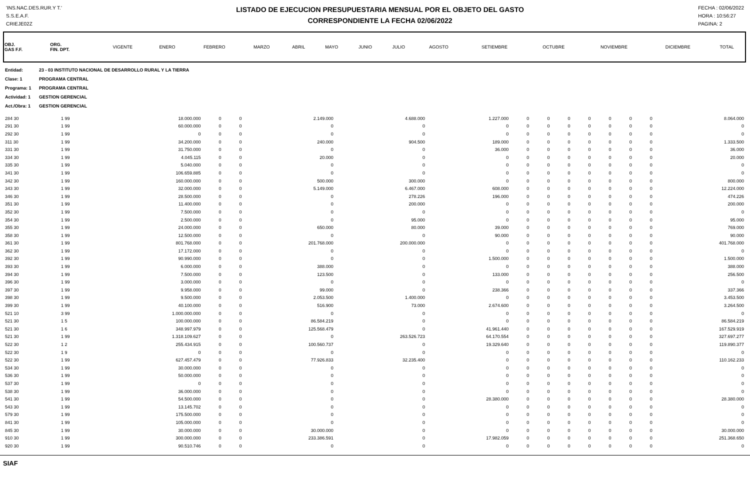'INS.NAC.DES.RUR.Y T.'
S.S.E.A.F.
CRIEJE02Z
LISTADO DE EJECUCION PRESUPUESTARIA MENSUAL POR EL OBJETO DEL GASTO
CORRESPONDIENTE LA FECHA 02/06/2022
FECHA : 02/06/2022
HORA : 10:56:27
PAGINA: 2
| OBJ. GAS F.F. | ORG. FIN. DPT. | VIGENTE | ENERO | FEBRERO | MARZO | ABRIL | MAYO | JUNIO | JULIO | AGOSTO | SETIEMBRE | OCTUBRE | NOVIEMBRE | DICIEMBRE | TOTAL |
| --- | --- | --- | --- | --- | --- | --- | --- | --- | --- | --- | --- | --- | --- | --- | --- |
| Entidad: | 23 - 03 INSTITUTO NACIONAL DE DESARROLLO RURAL Y LA TIERRA |
| Clase: 1 | PROGRAMA CENTRAL |
| Programa: 1 | PROGRAMA CENTRAL |
| Actividad: 1 | GESTION GERENCIAL |
| Act./Obra: 1 | GESTION GERENCIAL |
| 284 30 | 1 99 | 18.000.000 | 0 | 0 | 2.149.000 | 4.688.000 | 1.227.000 | 0 | 0 | 0 | 0 | 0 | 0 | 0 | 8.064.000 |
| 291 30 | 1 99 | 60.000.000 | 0 | 0 | 0 | 0 | 0 | 0 | 0 | 0 | 0 | 0 | 0 | 0 | 0 |
| 292 30 | 1 99 | 0 | 0 | 0 | 0 | 0 | 0 | 0 | 0 | 0 | 0 | 0 | 0 | 0 | 0 |
| 311 30 | 1 99 | 34.200.000 | 0 | 0 | 240.000 | 904.500 | 189.000 | 0 | 0 | 0 | 0 | 0 | 0 | 0 | 1.333.500 |
| 331 30 | 1 99 | 31.750.000 | 0 | 0 | 0 | 0 | 36.000 | 0 | 0 | 0 | 0 | 0 | 0 | 0 | 36.000 |
| 334 30 | 1 99 | 4.045.115 | 0 | 0 | 20.000 | 0 | 0 | 0 | 0 | 0 | 0 | 0 | 0 | 0 | 20.000 |
| 335 30 | 1 99 | 5.040.000 | 0 | 0 | 0 | 0 | 0 | 0 | 0 | 0 | 0 | 0 | 0 | 0 | 0 |
| 341 30 | 1 99 | 106.659.885 | 0 | 0 | 0 | 0 | 0 | 0 | 0 | 0 | 0 | 0 | 0 | 0 | 0 |
| 342 30 | 1 99 | 160.000.000 | 0 | 0 | 500.000 | 300.000 | 0 | 0 | 0 | 0 | 0 | 0 | 0 | 0 | 800.000 |
| 343 30 | 1 99 | 32.000.000 | 0 | 0 | 5.149.000 | 6.467.000 | 608.000 | 0 | 0 | 0 | 0 | 0 | 0 | 0 | 12.224.000 |
| 346 30 | 1 99 | 28.500.000 | 0 | 0 | 0 | 278.226 | 196.000 | 0 | 0 | 0 | 0 | 0 | 0 | 0 | 474.226 |
| 351 30 | 1 99 | 11.400.000 | 0 | 0 | 0 | 200.000 | 0 | 0 | 0 | 0 | 0 | 0 | 0 | 0 | 200.000 |
| 352 30 | 1 99 | 7.500.000 | 0 | 0 | 0 | 0 | 0 | 0 | 0 | 0 | 0 | 0 | 0 | 0 | 0 |
| 354 30 | 1 99 | 2.500.000 | 0 | 0 | 0 | 95.000 | 0 | 0 | 0 | 0 | 0 | 0 | 0 | 0 | 95.000 |
| 355 30 | 1 99 | 24.000.000 | 0 | 0 | 650.000 | 80.000 | 39.000 | 0 | 0 | 0 | 0 | 0 | 0 | 0 | 769.000 |
| 358 30 | 1 99 | 12.500.000 | 0 | 0 | 0 | 0 | 90.000 | 0 | 0 | 0 | 0 | 0 | 0 | 0 | 90.000 |
| 361 30 | 1 99 | 801.768.000 | 0 | 0 | 201.768.000 | 200.000.000 | 0 | 0 | 0 | 0 | 0 | 0 | 0 | 0 | 401.768.000 |
| 362 30 | 1 99 | 17.172.000 | 0 | 0 | 0 | 0 | 0 | 0 | 0 | 0 | 0 | 0 | 0 | 0 | 0 |
| 392 30 | 1 99 | 90.990.000 | 0 | 0 | 0 | 0 | 1.500.000 | 0 | 0 | 0 | 0 | 0 | 0 | 0 | 1.500.000 |
| 393 30 | 1 99 | 6.000.000 | 0 | 0 | 388.000 | 0 | 0 | 0 | 0 | 0 | 0 | 0 | 0 | 0 | 388.000 |
| 394 30 | 1 99 | 7.500.000 | 0 | 0 | 123.500 | 0 | 133.000 | 0 | 0 | 0 | 0 | 0 | 0 | 0 | 256.500 |
| 396 30 | 1 99 | 3.000.000 | 0 | 0 | 0 | 0 | 0 | 0 | 0 | 0 | 0 | 0 | 0 | 0 | 0 |
| 397 30 | 1 99 | 9.958.000 | 0 | 0 | 99.000 | 0 | 238.366 | 0 | 0 | 0 | 0 | 0 | 0 | 0 | 337.366 |
| 398 30 | 1 99 | 9.500.000 | 0 | 0 | 2.053.500 | 1.400.000 | 0 | 0 | 0 | 0 | 0 | 0 | 0 | 0 | 3.453.500 |
| 399 30 | 1 99 | 40.100.000 | 0 | 0 | 516.900 | 73.000 | 2.674.600 | 0 | 0 | 0 | 0 | 0 | 0 | 0 | 3.264.500 |
| 521 10 | 3 99 | 1.000.000.000 | 0 | 0 | 0 | 0 | 0 | 0 | 0 | 0 | 0 | 0 | 0 | 0 | 0 |
| 521 30 | 1 5 | 100.000.000 | 0 | 0 | 86.584.219 | 0 | 0 | 0 | 0 | 0 | 0 | 0 | 0 | 0 | 86.584.219 |
| 521 30 | 1 6 | 348.997.979 | 0 | 0 | 125.568.479 | 0 | 41.961.440 | 0 | 0 | 0 | 0 | 0 | 0 | 0 | 167.529.919 |
| 521 30 | 1 99 | 1.318.109.627 | 0 | 0 | 0 | 263.526.723 | 64.170.554 | 0 | 0 | 0 | 0 | 0 | 0 | 0 | 327.697.277 |
| 522 30 | 1 2 | 255.434.915 | 0 | 0 | 100.560.737 | 0 | 19.329.640 | 0 | 0 | 0 | 0 | 0 | 0 | 0 | 119.890.377 |
| 522 30 | 1 9 | 0 | 0 | 0 | 0 | 0 | 0 | 0 | 0 | 0 | 0 | 0 | 0 | 0 | 0 |
| 522 30 | 1 99 | 627.457.479 | 0 | 0 | 77.926.833 | 32.235.400 | 0 | 0 | 0 | 0 | 0 | 0 | 0 | 0 | 110.162.233 |
| 534 30 | 1 99 | 30.000.000 | 0 | 0 | 0 | 0 | 0 | 0 | 0 | 0 | 0 | 0 | 0 | 0 | 0 |
| 536 30 | 1 99 | 50.000.000 | 0 | 0 | 0 | 0 | 0 | 0 | 0 | 0 | 0 | 0 | 0 | 0 | 0 |
| 537 30 | 1 99 | 0 | 0 | 0 | 0 | 0 | 0 | 0 | 0 | 0 | 0 | 0 | 0 | 0 | 0 |
| 538 30 | 1 99 | 36.000.000 | 0 | 0 | 0 | 0 | 0 | 0 | 0 | 0 | 0 | 0 | 0 | 0 | 0 |
| 541 30 | 1 99 | 54.500.000 | 0 | 0 | 0 | 0 | 28.380.000 | 0 | 0 | 0 | 0 | 0 | 0 | 0 | 28.380.000 |
| 543 30 | 1 99 | 13.145.702 | 0 | 0 | 0 | 0 | 0 | 0 | 0 | 0 | 0 | 0 | 0 | 0 | 0 |
| 579 30 | 1 99 | 175.500.000 | 0 | 0 | 0 | 0 | 0 | 0 | 0 | 0 | 0 | 0 | 0 | 0 | 0 |
| 841 30 | 1 99 | 105.000.000 | 0 | 0 | 0 | 0 | 0 | 0 | 0 | 0 | 0 | 0 | 0 | 0 | 0 |
| 845 30 | 1 99 | 30.000.000 | 0 | 0 | 30.000.000 | 0 | 0 | 0 | 0 | 0 | 0 | 0 | 0 | 0 | 30.000.000 |
| 910 30 | 1 99 | 300.000.000 | 0 | 0 | 233.386.591 | 0 | 17.982.059 | 0 | 0 | 0 | 0 | 0 | 0 | 0 | 251.368.650 |
| 920 30 | 1 99 | 90.510.746 | 0 | 0 | 0 | 0 | 0 | 0 | 0 | 0 | 0 | 0 | 0 | 0 | 0 |
SIAF